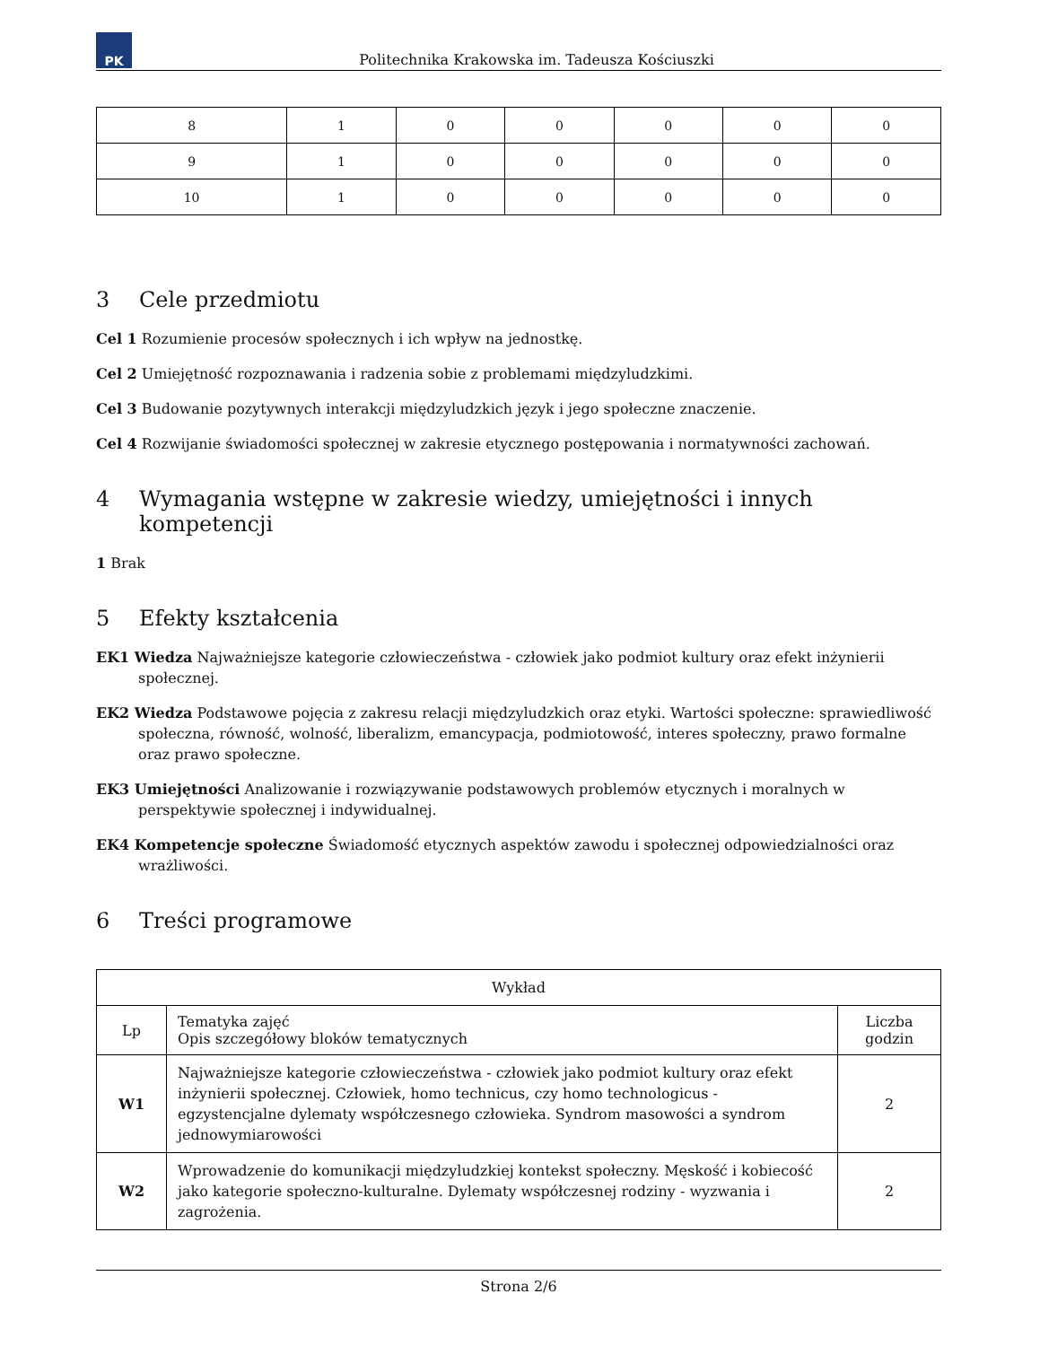PK
Politechnika Krakowska im. Tadeusza Kościuszki
| 8 | 1 | 0 | 0 | 0 | 0 | 0 |
| 9 | 1 | 0 | 0 | 0 | 0 | 0 |
| 10 | 1 | 0 | 0 | 0 | 0 | 0 |
3 Cele przedmiotu
Cel 1 Rozumienie procesów społecznych i ich wpływ na jednostkę.
Cel 2 Umiejętność rozpoznawania i radzenia sobie z problemami międzyludzkimi.
Cel 3 Budowanie pozytywnych interakcji międzyludzkich język i jego społeczne znaczenie.
Cel 4 Rozwijanie świadomości społecznej w zakresie etycznego postępowania i normatywności zachowań.
4 Wymagania wstępne w zakresie wiedzy, umiejętności i innych kompetencji
1 Brak
5 Efekty kształcenia
EK1 Wiedza Najważniejsze kategorie człowieczeństwa - człowiek jako podmiot kultury oraz efekt inżynierii społecznej.
EK2 Wiedza Podstawowe pojęcia z zakresu relacji międzyludzkich oraz etyki. Wartości społeczne: sprawiedliwość społeczna, równość, wolność, liberalizm, emancypacja, podmiotowość, interes społeczny, prawo formalne oraz prawo społeczne.
EK3 Umiejętności Analizowanie i rozwiązywanie podstawowych problemów etycznych i moralnych w perspektywie społecznej i indywidualnej.
EK4 Kompetencje społeczne Świadomość etycznych aspektów zawodu i społecznej odpowiedzialności oraz wrażliwości.
6 Treści programowe
| Wykład | | |
| --- | --- | --- |
| Lp | Tematyka zajęć Opis szczegółowy bloków tematycznych | Liczba godzin |
| W1 | Najważniejsze kategorie człowieczeństwa - człowiek jako podmiot kultury oraz efekt inżynierii społecznej. Człowiek, homo technicus, czy homo technologicus - egzystencjalne dylematy współczesnego człowieka. Syndrom masowości a syndrom jednowymiarowości | 2 |
| W2 | Wprowadzenie do komunikacji międzyludzkiej kontekst społeczny. Męskość i kobiecość jako kategorie społeczno-kulturalne. Dylematy współczesnej rodziny - wyzwania i zagrożenia. | 2 |
Strona 2/6